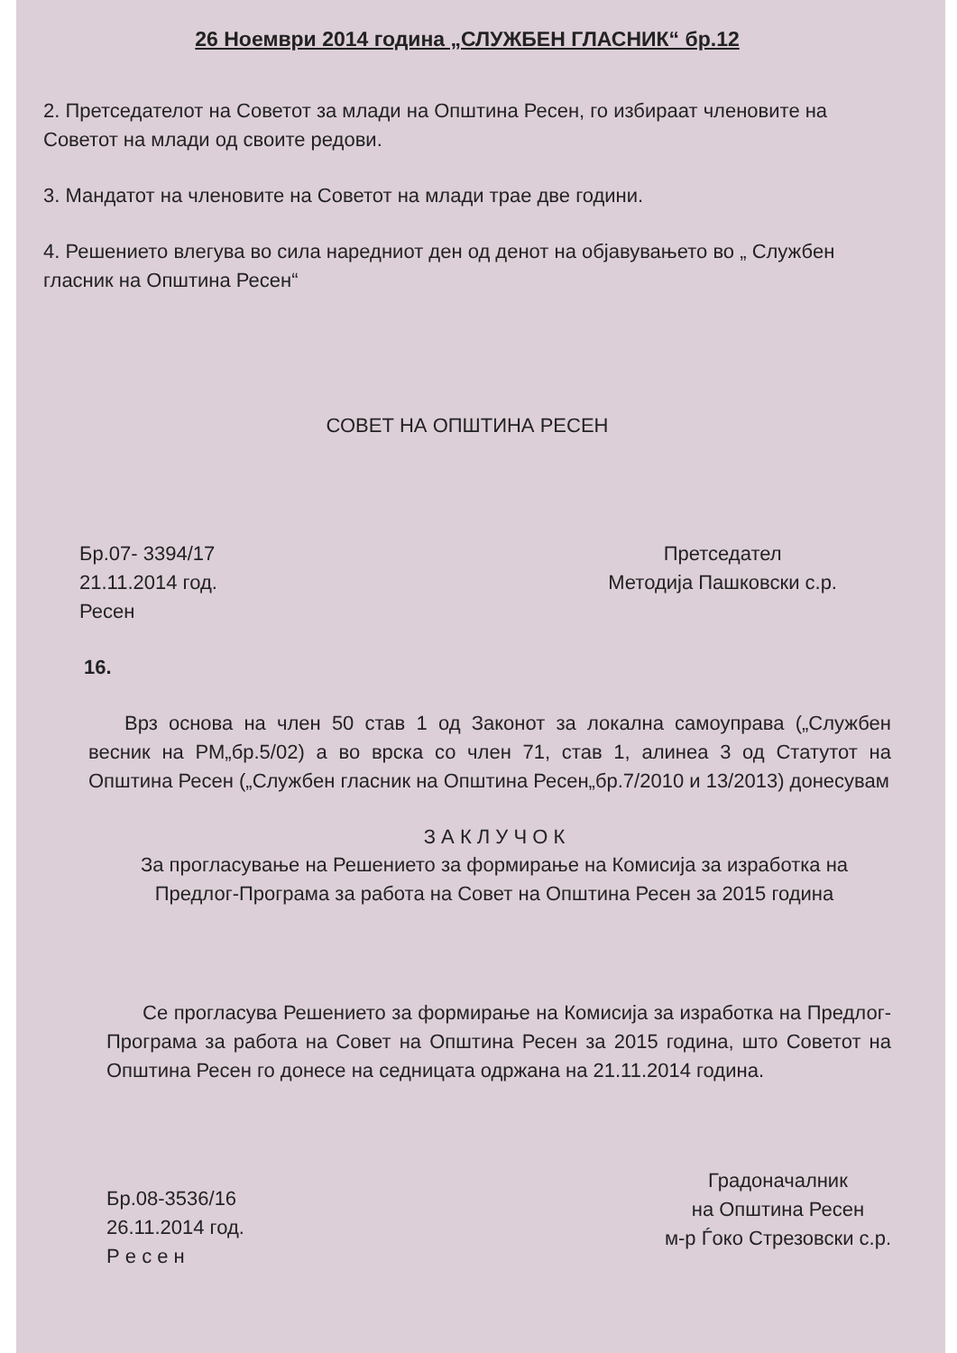26 Ноември 2014 година „СЛУЖБЕН ГЛАСНИК“ бр.12
2. Претседателот на Советот за млади на Општина Ресен, го избираат членовите на Советот на млади од своите редови.
3. Мандатот на членовите на Советот на млади трае две години.
4. Решението влегува во сила наредниот ден од денот на објавувањето во „ Службен гласник на Општина Ресен“
СОВЕТ НА ОПШТИНА РЕСЕН
Бр.07- 3394/17
21.11.2014 год.
Ресен
Претседател
Методија Пашковски с.р.
16.
Врз основа на член 50 став 1 од Законот за локална самоуправа („Службен весник на РМ„бр.5/02) а во врска со член 71, став 1, алинеа 3 од Статутот на Општина Ресен („Службен гласник на Општина Ресен„бр.7/2010 и 13/2013) донесувам
З А К Л У Ч О К
За прогласување на Решението за формирање на Комисија за изработка на Предлог-Програма за работа на Совет на Општина Ресен за 2015 година
Се прогласува Решението за формирање на Комисија за изработка на Предлог-Програма за работа на Совет на Општина Ресен за 2015 година, што Советот на Општина Ресен го донесе на седницата одржана на 21.11.2014 година.
Бр.08-3536/16
26.11.2014 год.
Р е с е н
Градоначалник
на Општина Ресен
м-р Ѓоко Стрезовски с.р.